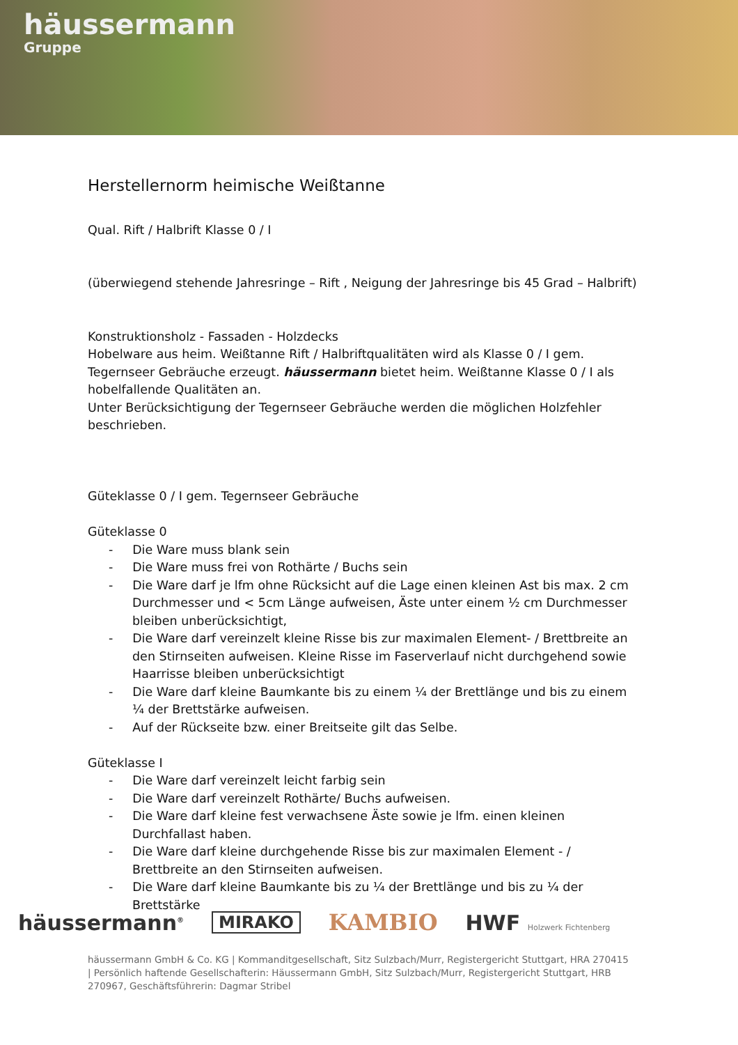häussermann
Gruppe
Herstellernorm heimische Weißtanne
Qual. Rift / Halbrift Klasse 0 / I
(überwiegend stehende Jahresringe – Rift , Neigung der Jahresringe bis 45 Grad – Halbrift)
Konstruktionsholz - Fassaden - Holzdecks
Hobelware aus heim. Weißtanne Rift / Halbriftqualitäten wird als Klasse 0 / I gem. Tegernseer Gebräuche erzeugt. häussermann bietet heim. Weißtanne Klasse 0 / I als hobelfallende Qualitäten an.
Unter Berücksichtigung der Tegernseer Gebräuche werden die möglichen Holzfehler beschrieben.
Güteklasse 0 / I gem. Tegernseer Gebräuche
Güteklasse 0
- Die Ware muss blank sein
- Die Ware muss frei von Rothärte / Buchs sein
- Die Ware darf je lfm ohne Rücksicht auf die Lage einen kleinen Ast bis max. 2 cm Durchmesser und < 5cm Länge aufweisen, Äste unter einem ½ cm Durchmesser bleiben unberücksichtigt,
- Die Ware darf vereinzelt kleine Risse bis zur maximalen Element- / Brettbreite an den Stirnseiten aufweisen. Kleine Risse im Faserverlauf nicht durchgehend sowie Haarrisse bleiben unberücksichtigt
- Die Ware darf kleine Baumkante bis zu einem ¼ der Brettlänge und bis zu einem ¼ der Brettstärke aufweisen.
- Auf der Rückseite bzw. einer Breitseite gilt das Selbe.
Güteklasse I
- Die Ware darf vereinzelt leicht farbig sein
- Die Ware darf vereinzelt Rothärte/ Buchs aufweisen.
- Die Ware darf kleine fest verwachsene Äste sowie je lfm. einen kleinen Durchfallast haben.
- Die Ware darf kleine durchgehende Risse bis zur maximalen Element - / Brettbreite an den Stirnseiten aufweisen.
- Die Ware darf kleine Baumkante bis zu ¼ der Brettlänge und bis zu ¼ der Brettstärke
häussermann<sup>®</sup> MIRAKO KAMBIO HWF Holzwerk Fichtenberg
häussermann GmbH & Co. KG | Kommanditgesellschaft, Sitz Sulzbach/Murr, Registergericht Stuttgart, HRA 270415 | Persönlich haftende Gesellschafterin: Häussermann GmbH, Sitz Sulzbach/Murr, Registergericht Stuttgart, HRB 270967, Geschäftsführerin: Dagmar Stribel